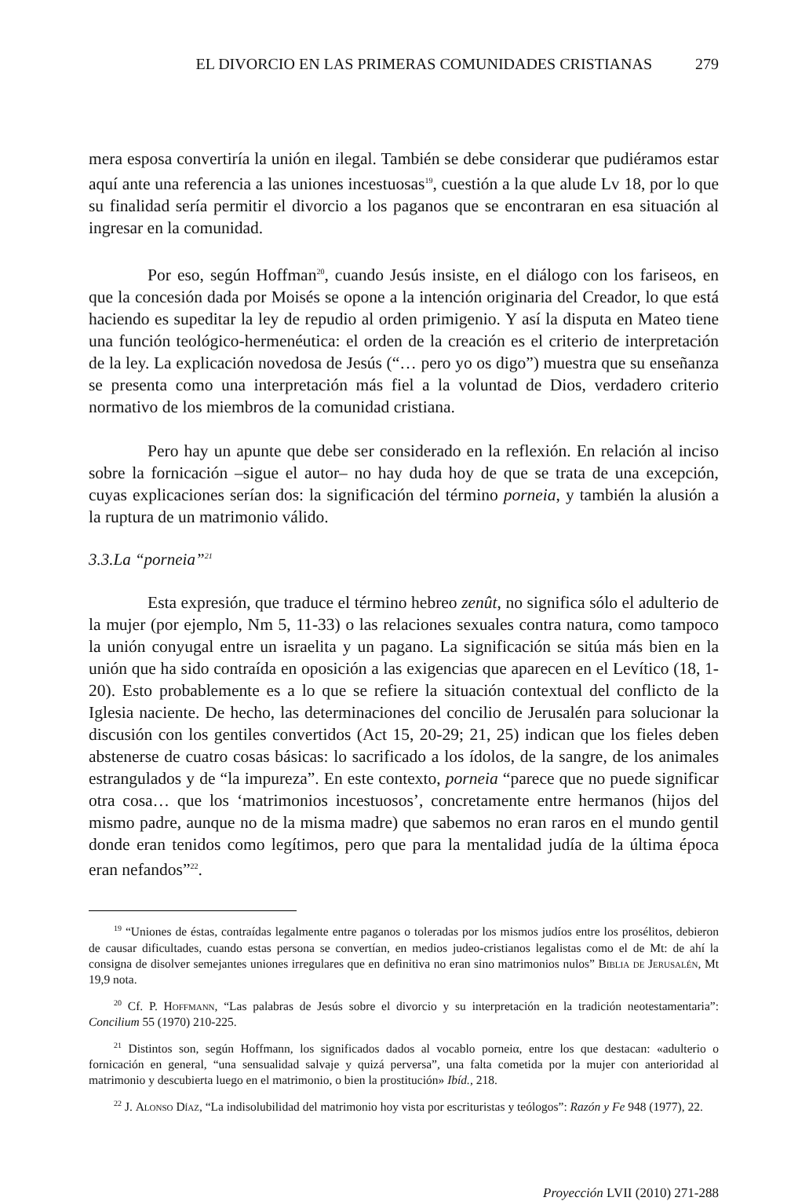EL DIVORCIO EN LAS PRIMERAS COMUNIDADES CRISTIANAS 279
mera esposa convertiría la unión en ilegal. También se debe considerar que pudiéramos estar aquí ante una referencia a las uniones incestuosas<sup>19</sup>, cuestión a la que alude Lv 18, por lo que su finalidad sería permitir el divorcio a los paganos que se encontraran en esa situación al ingresar en la comunidad.
Por eso, según Hoffman<sup>20</sup>, cuando Jesús insiste, en el diálogo con los fariseos, en que la concesión dada por Moisés se opone a la intención originaria del Creador, lo que está haciendo es supeditar la ley de repudio al orden primigenio. Y así la disputa en Mateo tiene una función teológico-hermenéutica: el orden de la creación es el criterio de interpretación de la ley. La explicación novedosa de Jesús (“… pero yo os digo”) muestra que su enseñanza se presenta como una interpretación más fiel a la voluntad de Dios, verdadero criterio normativo de los miembros de la comunidad cristiana.
Pero hay un apunte que debe ser considerado en la reflexión. En relación al inciso sobre la fornicación –sigue el autor– no hay duda hoy de que se trata de una excepción, cuyas explicaciones serían dos: la significación del término porneia, y también la alusión a la ruptura de un matrimonio válido.
3.3.La “porneia”<sup>21</sup>
Esta expresión, que traduce el término hebreo zenût, no significa sólo el adulterio de la mujer (por ejemplo, Nm 5, 11-33) o las relaciones sexuales contra natura, como tampoco la unión conyugal entre un israelita y un pagano. La significación se sitúa más bien en la unión que ha sido contraída en oposición a las exigencias que aparecen en el Levítico (18, 1-20). Esto probablemente es a lo que se refiere la situación contextual del conflicto de la Iglesia naciente. De hecho, las determinaciones del concilio de Jerusalén para solucionar la discusión con los gentiles convertidos (Act 15, 20-29; 21, 25) indican que los fieles deben abstenerse de cuatro cosas básicas: lo sacrificado a los ídolos, de la sangre, de los animales estrangulados y de “la impureza”. En este contexto, porneia “parece que no puede significar otra cosa… que los ‘matrimonios incestuosos’, concretamente entre hermanos (hijos del mismo padre, aunque no de la misma madre) que sabemos no eran raros en el mundo gentil donde eran tenidos como legítimos, pero que para la mentalidad judía de la última época eran nefandos”<sup>22</sup>.
<sup>19</sup> “Uniones de éstas, contraídas legalmente entre paganos o toleradas por los mismos judíos entre los prosélitos, debieron de causar dificultades, cuando estas persona se convertían, en medios judeo-cristianos legalistas como el de Mt: de ahí la consigna de disolver semejantes uniones irregulares que en definitiva no eran sino matrimonios nulos” Biblia de Jerusalén, Mt 19,9 nota.
<sup>20</sup> Cf. P. Hoffmann, “Las palabras de Jesús sobre el divorcio y su interpretación en la tradición neotestamentaria”: Concilium 55 (1970) 210-225.
<sup>21</sup> Distintos son, según Hoffmann, los significados dados al vocablo porneiα, entre los que destacan: «adulterio o fornicación en general, “una sensualidad salvaje y quizá perversa”, una falta cometida por la mujer con anterioridad al matrimonio y descubierta luego en el matrimonio, o bien la prostitución» Ibíd., 218.
<sup>22</sup> J. Alonso Díaz, “La indisolubilidad del matrimonio hoy vista por escrituristas y teólogos”: Razón y Fe 948 (1977), 22.
Proyección LVII (2010) 271-288